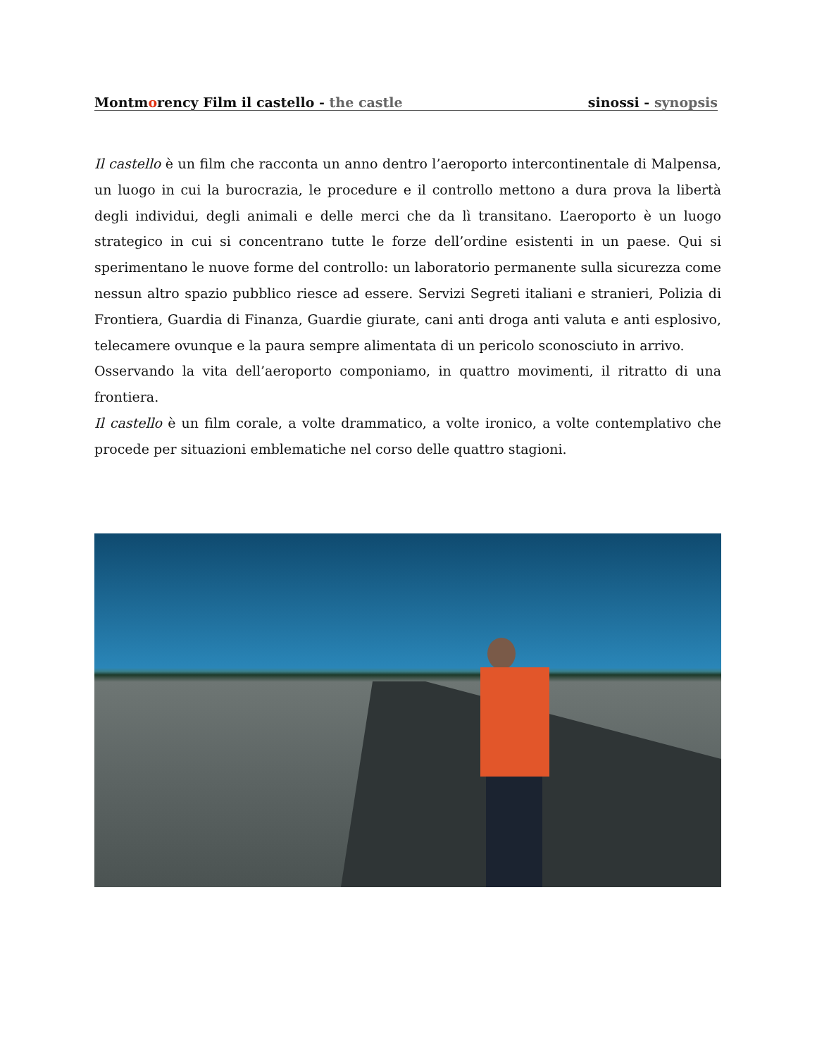Montmorency Film il castello - the castle sinossi - synopsis
Il castello è un film che racconta un anno dentro l’aeroporto intercontinentale di Malpensa, un luogo in cui la burocrazia, le procedure e il controllo mettono a dura prova la libertà degli individui, degli animali e delle merci che da lì transitano. L’aeroporto è un luogo strategico in cui si concentrano tutte le forze dell’ordine esistenti in un paese. Qui si sperimentano le nuove forme del controllo: un laboratorio permanente sulla sicurezza come nessun altro spazio pubblico riesce ad essere. Servizi Segreti italiani e stranieri, Polizia di Frontiera, Guardia di Finanza, Guardie giurate, cani anti droga anti valuta e anti esplosivo, telecamere ovunque e la paura sempre alimentata di un pericolo sconosciuto in arrivo.
Osservando la vita dell’aeroporto componiamo, in quattro movimenti, il ritratto di una frontiera.
Il castello è un film corale, a volte drammatico, a volte ironico, a volte contemplativo che procede per situazioni emblematiche nel corso delle quattro stagioni.